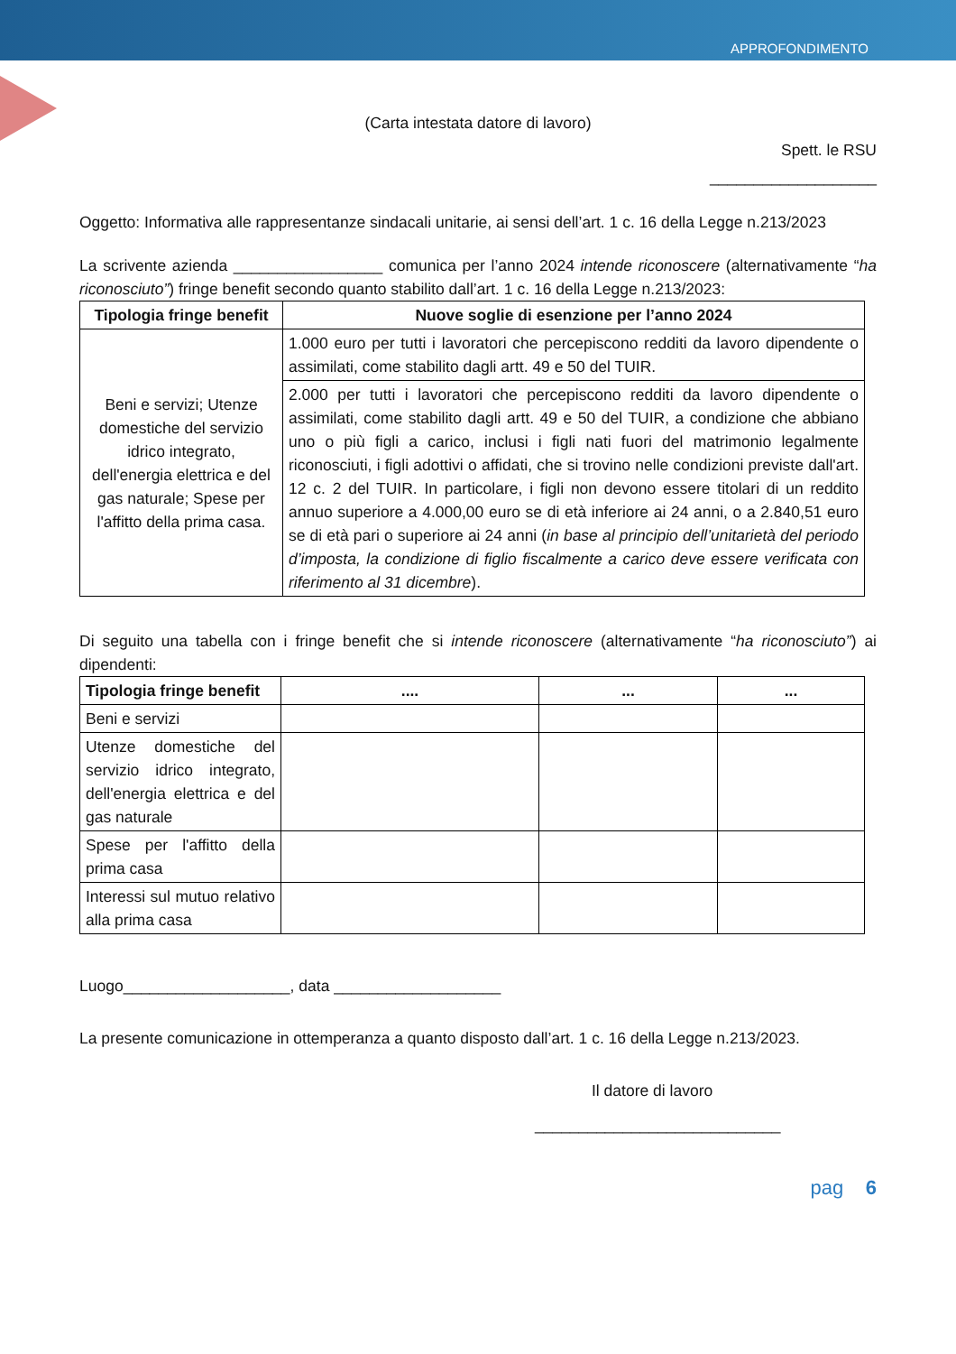APPROFONDIMENTO
(Carta intestata datore di lavoro)
Spett. le RSU
___________________
Oggetto: Informativa alle rappresentanze sindacali unitarie, ai sensi dell’art. 1 c. 16 della Legge n.213/2023
La scrivente azienda _________________ comunica per l’anno 2024 intende riconoscere (alternativamente “ha riconosciuto”) fringe benefit secondo quanto stabilito dall’art. 1 c. 16 della Legge n.213/2023:
| Tipologia fringe benefit | Nuove soglie di esenzione per l’anno 2024 |
| --- | --- |
| Beni e servizi; Utenze domestiche del servizio idrico integrato, dell'energia elettrica e del gas naturale; Spese per l'affitto della prima casa. | 1.000 euro per tutti i lavoratori che percepiscono redditi da lavoro dipendente o assimilati, come stabilito dagli artt. 49 e 50 del TUIR. |
| | 2.000 per tutti i lavoratori che percepiscono redditi da lavoro dipendente o assimilati, come stabilito dagli artt. 49 e 50 del TUIR, a condizione che abbiano uno o più figli a carico, inclusi i figli nati fuori del matrimonio legalmente riconosciuti, i figli adottivi o affidati, che si trovino nelle condizioni previste dall'art. 12 c. 2 del TUIR. In particolare, i figli non devono essere titolari di un reddito annuo superiore a 4.000,00 euro se di età inferiore ai 24 anni, o a 2.840,51 euro se di età pari o superiore ai 24 anni ( in base al principio dell’unitarietà del periodo d’imposta, la condizione di figlio fiscalmente a carico deve essere verificata con riferimento al 31 dicembre ). |
Di seguito una tabella con i fringe benefit che si intende riconoscere (alternativamente “ha riconosciuto”) ai dipendenti:
| Tipologia fringe benefit | .... | ... | ... |
| --- | --- | --- | --- |
| Beni e servizi | | | |
| Utenze domestiche del servizio idrico integrato, dell'energia elettrica e del gas naturale | | | |
| Spese per l'affitto della prima casa | | | |
| Interessi sul mutuo relativo alla prima casa | | | |
Luogo___________________, data ___________________
La presente comunicazione in ottemperanza a quanto disposto dall’art. 1 c. 16 della Legge n.213/2023.
Il datore di lavoro
____________________________
pag 6